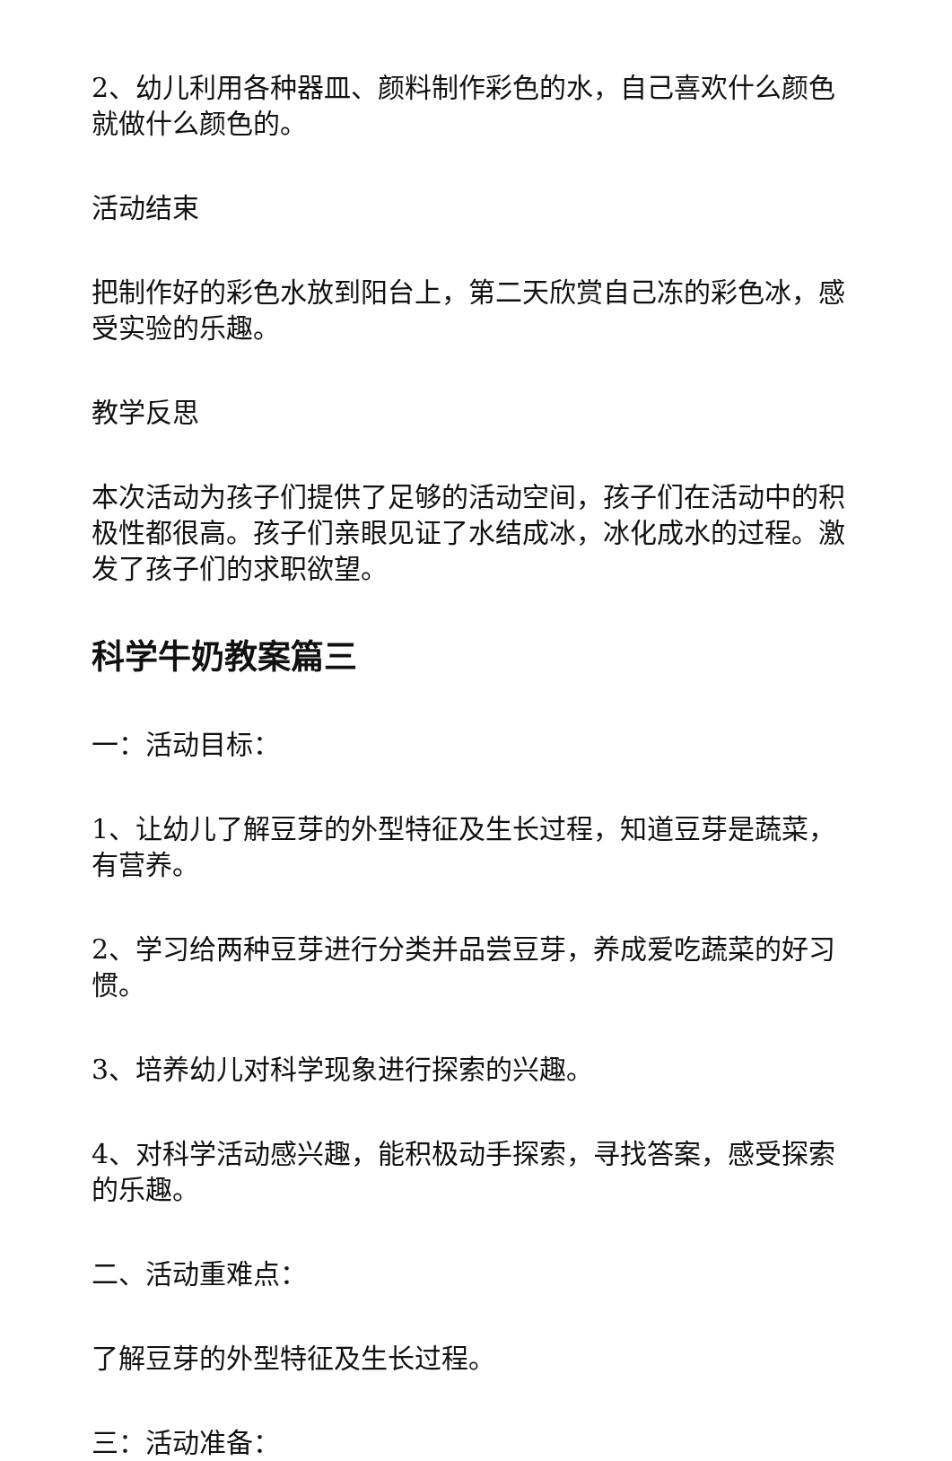2、幼儿利用各种器皿、颜料制作彩色的水，自己喜欢什么颜色就做什么颜色的。
活动结束
把制作好的彩色水放到阳台上，第二天欣赏自己冻的彩色冰，感受实验的乐趣。
教学反思
本次活动为孩子们提供了足够的活动空间，孩子们在活动中的积极性都很高。孩子们亲眼见证了水结成冰，冰化成水的过程。激发了孩子们的求职欲望。
科学牛奶教案篇三
一：活动目标：
1、让幼儿了解豆芽的外型特征及生长过程，知道豆芽是蔬菜，有营养。
2、学习给两种豆芽进行分类并品尝豆芽，养成爱吃蔬菜的好习惯。
3、培养幼儿对科学现象进行探索的兴趣。
4、对科学活动感兴趣，能积极动手探索，寻找答案，感受探索的乐趣。
二、活动重难点：
了解豆芽的外型特征及生长过程。
三：活动准备：